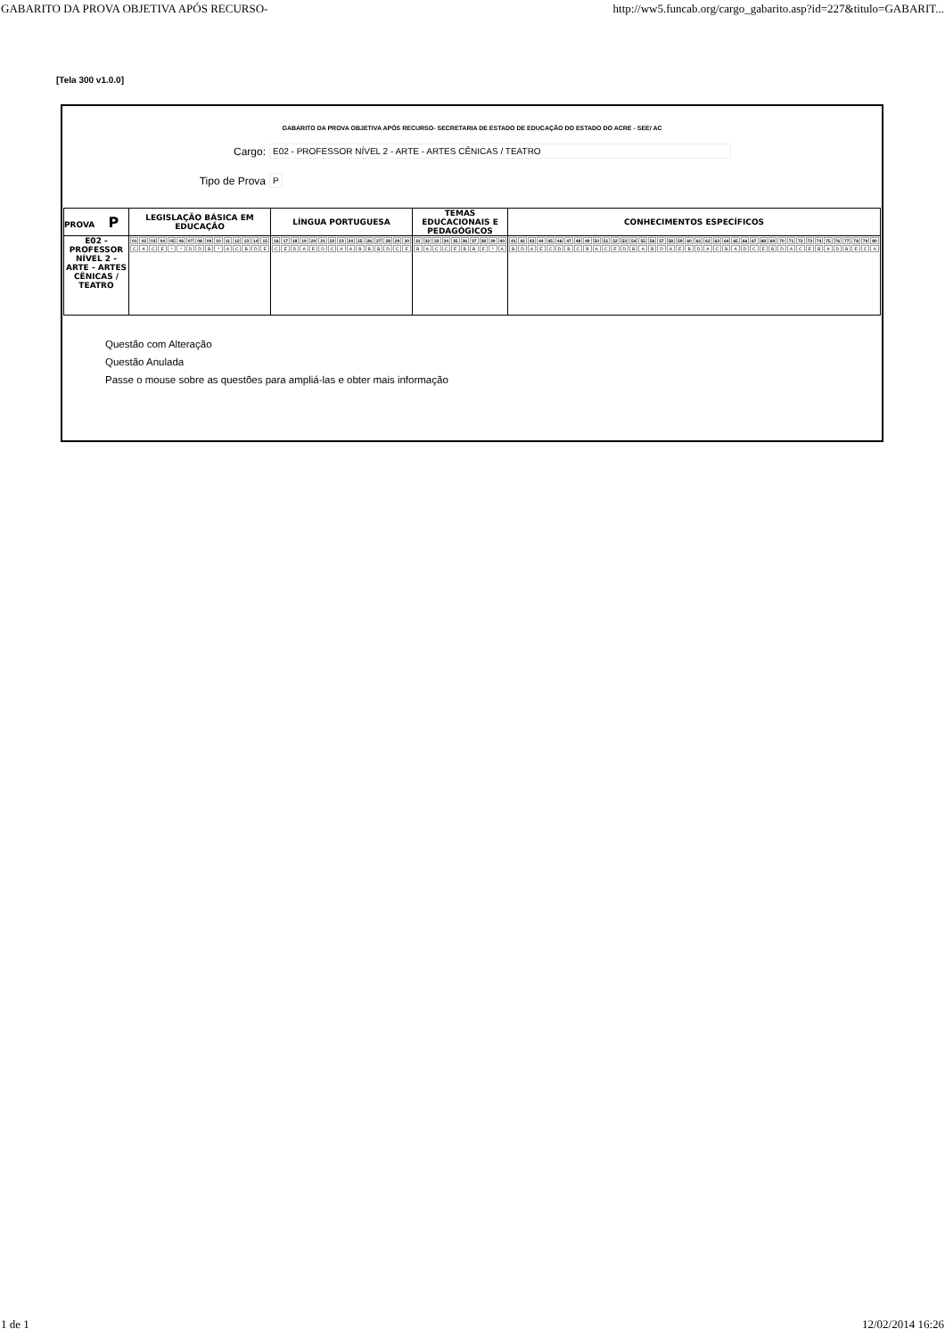GABARITO DA PROVA OBJETIVA APÓS RECURSO- http://ww5.funcab.org/cargo_gabarito.asp?id=227&titulo=GABARIT...
[Tela 300 v1.0.0]
GABARITO DA PROVA OBJETIVA APÓS RECURSO- SECRETARIA DE ESTADO DE EDUCAÇÃO DO ESTADO DO ACRE - SEE/ AC
Cargo:
E02 - PROFESSOR NÍVEL 2 - ARTE - ARTES CÊNICAS / TEATRO
Tipo de Prova
P
| PROVA P | LEGISLAÇÃO BÁSICA EM EDUCAÇÃO | LÍNGUA PORTUGUESA | TEMAS EDUCACIONAIS E PEDAGÓGICOS | CONHECIMENTOS ESPECÍFICOS |
| --- | --- | --- | --- | --- |
| E02 - PROFESSOR NÍVEL 2 - ARTE - ARTES CÊNICAS / TEATRO | / 01 / 02 / 03 / 04 / 05 / 06 / 07 / 08 / 09 / 10 / 11 / 12 / 13 / 14 / 15 / / C / A / C / E / * / * / D / D / B / * / A / C / B / D / E / | / 16 / 17 / 18 / 19 / 20 / 21 / 22 / 23 / 24 / 25 / 26 / 27 / 28 / 29 / 30 / / C / E / D / A / E / D / C / A / A / B / B / B / D / C / E / | / 31 / 32 / 33 / 34 / 35 / 36 / 37 / 38 / 39 / 40 / / B / A / C / C / E / B / B / E / * / A / | / 41 / 42 / 43 / 44 / 45 / 46 / 47 / 48 / 49 / 50 / 51 / 52 / 53 / 54 / 55 / 56 / 57 / 58 / 59 / 60 / 61 / 62 / 63 / 64 / 65 / 66 / 67 / 68 / 69 / 70 / 71 / 72 / 73 / 74 / 75 / 76 / 77 / 78 / 79 / 80 / / B / D / A / E / C / D / B / C / B / A / C / E / D / B / A / B / D / A / E / B / D / A / C / B / A / D / C / E / B / D / A / C / E / B / A / D / B / E / C / A / |
Questão com Alteração
Questão Anulada
Passe o mouse sobre as questões para ampliá-las e obter mais informação
1 de 1 12/02/2014 16:26